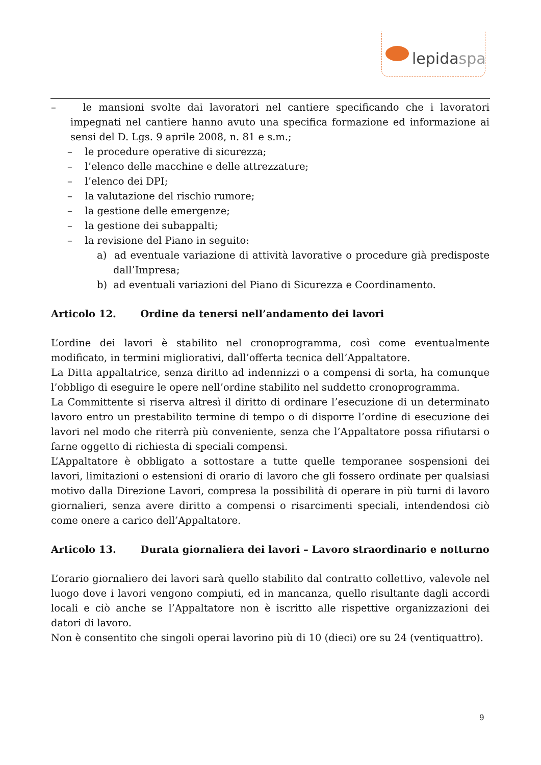lepidaspa
– le mansioni svolte dai lavoratori nel cantiere specificando che i lavoratori impegnati nel cantiere hanno avuto una specifica formazione ed informazione ai sensi del D. Lgs. 9 aprile 2008, n. 81 e s.m.;
– le procedure operative di sicurezza;
– l’elenco delle macchine e delle attrezzature;
– l’elenco dei DPI;
– la valutazione del rischio rumore;
– la gestione delle emergenze;
– la gestione dei subappalti;
– la revisione del Piano in seguito:
a) ad eventuale variazione di attività lavorative o procedure già predisposte dall’Impresa;
b) ad eventuali variazioni del Piano di Sicurezza e Coordinamento.
Articolo 12. Ordine da tenersi nell’andamento dei lavori
L’ordine dei lavori è stabilito nel cronoprogramma, così come eventualmente modificato, in termini migliorativi, dall’offerta tecnica dell’Appaltatore.
La Ditta appaltatrice, senza diritto ad indennizzi o a compensi di sorta, ha comunque l’obbligo di eseguire le opere nell’ordine stabilito nel suddetto cronoprogramma.
La Committente si riserva altresì il diritto di ordinare l’esecuzione di un determinato lavoro entro un prestabilito termine di tempo o di disporre l’ordine di esecuzione dei lavori nel modo che riterrà più conveniente, senza che l’Appaltatore possa rifiutarsi o farne oggetto di richiesta di speciali compensi.
L’Appaltatore è obbligato a sottostare a tutte quelle temporanee sospensioni dei lavori, limitazioni o estensioni di orario di lavoro che gli fossero ordinate per qualsiasi motivo dalla Direzione Lavori, compresa la possibilità di operare in più turni di lavoro giornalieri, senza avere diritto a compensi o risarcimenti speciali, intendendosi ciò come onere a carico dell’Appaltatore.
Articolo 13. Durata giornaliera dei lavori – Lavoro straordinario e notturno
L’orario giornaliero dei lavori sarà quello stabilito dal contratto collettivo, valevole nel luogo dove i lavori vengono compiuti, ed in mancanza, quello risultante dagli accordi locali e ciò anche se l’Appaltatore non è iscritto alle rispettive organizzazioni dei datori di lavoro.
Non è consentito che singoli operai lavorino più di 10 (dieci) ore su 24 (ventiquattro).
9